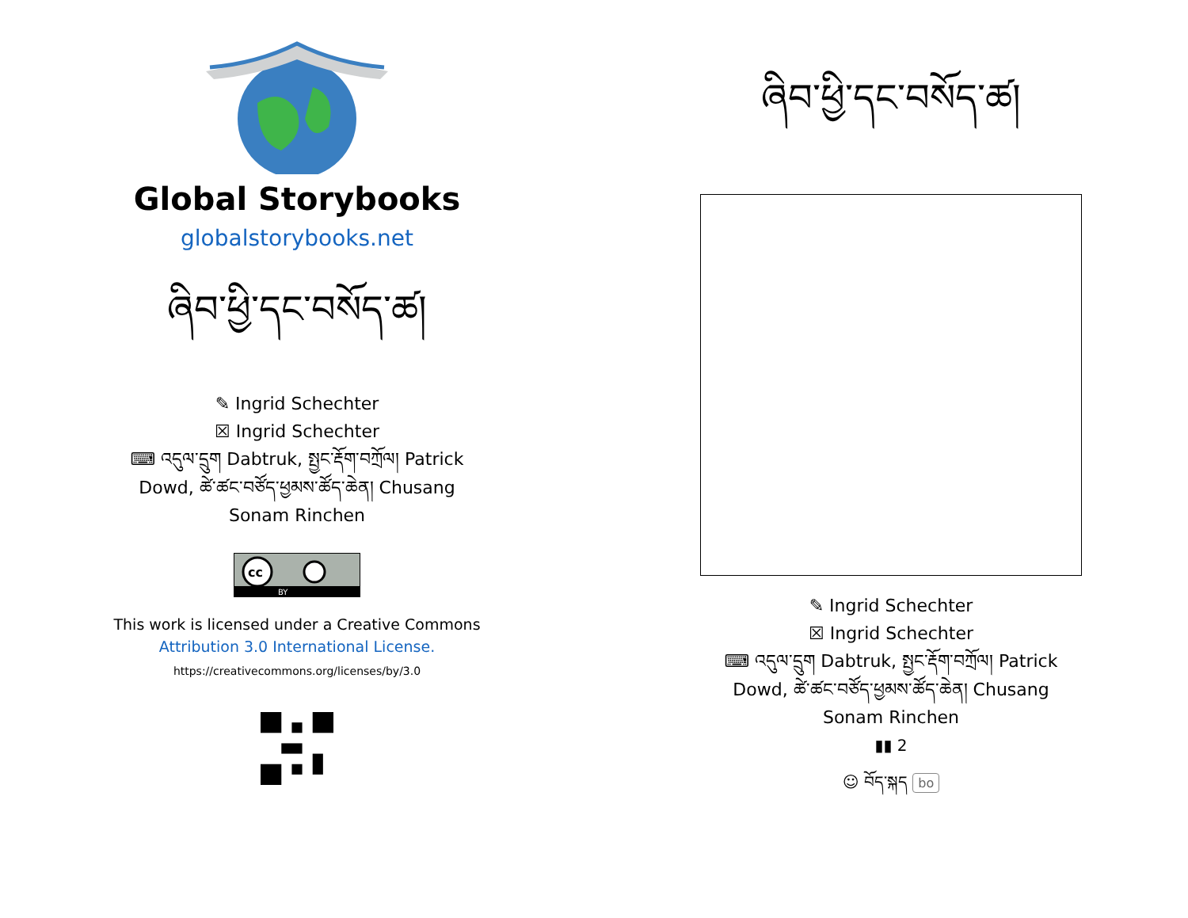Global Storybooks
globalstorybooks.net
ཞིབ་ཕྱི་དང་བསོད་ཚ།
✎ Ingrid Schechter
☒ Ingrid Schechter
⌨ འདུལ་དྲུག Dabtruk, སྤྱང་རྡོག་བཀྲོལ། Patrick
Dowd, ཚེ་ཚང་བཙོད་ཕྱམས་ཚོད་ཆེན། Chusang
Sonam Rinchen
BY
cc
This work is licensed under a Creative Commons
Attribution 3.0 International License.
https://creativecommons.org/licenses/by/3.0
ཞིབ་ཕྱི་དང་བསོད་ཚ།
✎ Ingrid Schechter
☒ Ingrid Schechter
⌨ འདུལ་དྲུག Dabtruk, སྤྱང་རྡོག་བཀྲོལ། Patrick
Dowd, ཚེ་ཚང་བཙོད་ཕྱམས་ཚོད་ཆེན། Chusang
Sonam Rinchen
▮▮ 2
☺ བོད་སྐད bo